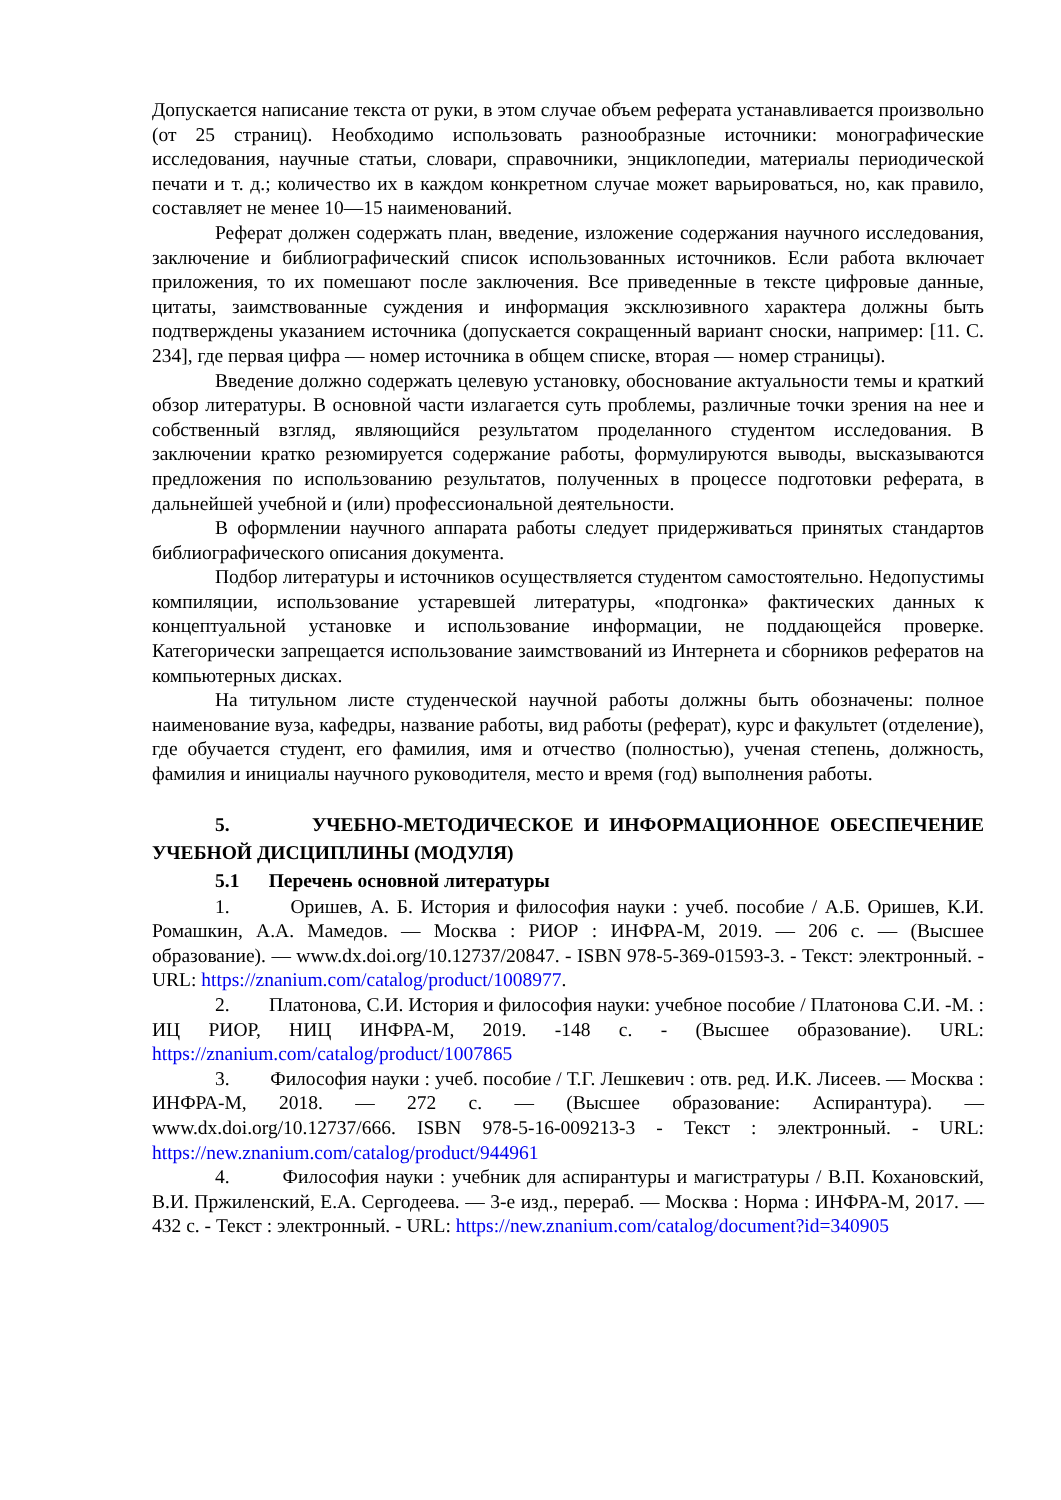Допускается написание текста от руки, в этом случае объем реферата устанавливается произвольно (от 25 страниц). Необходимо использовать разнообразные источники: монографические исследования, научные статьи, словари, справочники, энциклопедии, материалы периодической печати и т. д.; количество их в каждом конкретном случае может варьироваться, но, как правило, составляет не менее 10—15 наименований.
Реферат должен содержать план, введение, изложение содержания научного исследования, заключение и библиографический список использованных источников. Если работа включает приложения, то их помешают после заключения. Все приведенные в тексте цифровые данные, цитаты, заимствованные суждения и информация эксклюзивного характера должны быть подтверждены указанием источника (допускается сокращенный вариант сноски, например: [11. С. 234], где первая цифра — номер источника в общем списке, вторая — номер страницы).
Введение должно содержать целевую установку, обоснование актуальности темы и краткий обзор литературы. В основной части излагается суть проблемы, различные точки зрения на нее и собственный взгляд, являющийся результатом проделанного студентом исследования. В заключении кратко резюмируется содержание работы, формулируются выводы, высказываются предложения по использованию результатов, полученных в процессе подготовки реферата, в дальнейшей учебной и (или) профессиональной деятельности.
В оформлении научного аппарата работы следует придерживаться принятых стандартов библиографического описания документа.
Подбор литературы и источников осуществляется студентом самостоятельно. Недопустимы компиляции, использование устаревшей литературы, «подгонка» фактических данных к концептуальной установке и использование информации, не поддающейся проверке. Категорически запрещается использование заимствований из Интернета и сборников рефератов на компьютерных дисках.
На титульном листе студенческой научной работы должны быть обозначены: полное наименование вуза, кафедры, название работы, вид работы (реферат), курс и факультет (отделение), где обучается студент, его фамилия, имя и отчество (полностью), ученая степень, должность, фамилия и инициалы научного руководителя, место и время (год) выполнения работы.
5. УЧЕБНО-МЕТОДИЧЕСКОЕ И ИНФОРМАЦИОННОЕ ОБЕСПЕЧЕНИЕ УЧЕБНОЙ ДИСЦИПЛИНЫ (МОДУЛЯ)
5.1 Перечень основной литературы
1. Оришев, А. Б. История и философия науки : учеб. пособие / А.Б. Оришев, К.И. Ромашкин, А.А. Мамедов. — Москва : РИОР : ИНФРА-М, 2019. — 206 с. — (Высшее образование). — www.dx.doi.org/10.12737/20847. - ISBN 978-5-369-01593-3. - Текст: электронный. - URL: https://znanium.com/catalog/product/1008977.
2. Платонова, С.И. История и философия науки: учебное пособие / Платонова С.И. -М. : ИЦ РИОР, НИЦ ИНФРА-М, 2019. -148 с. - (Высшее образование). URL: https://znanium.com/catalog/product/1007865
3. Философия науки : учеб. пособие / Т.Г. Лешкевич : отв. ред. И.К. Лисеев. — Москва : ИНФРА-М, 2018. — 272 с. — (Высшее образование: Аспирантура). — www.dx.doi.org/10.12737/666. ISBN 978-5-16-009213-3 - Текст : электронный. - URL: https://new.znanium.com/catalog/product/944961
4. Философия науки : учебник для аспирантуры и магистратуры / В.П. Кохановский, В.И. Пржиленский, Е.А. Сергодеева. — 3-е изд., перераб. — Москва : Норма : ИНФРА-М, 2017. — 432 с. - Текст : электронный. - URL: https://new.znanium.com/catalog/document?id=340905